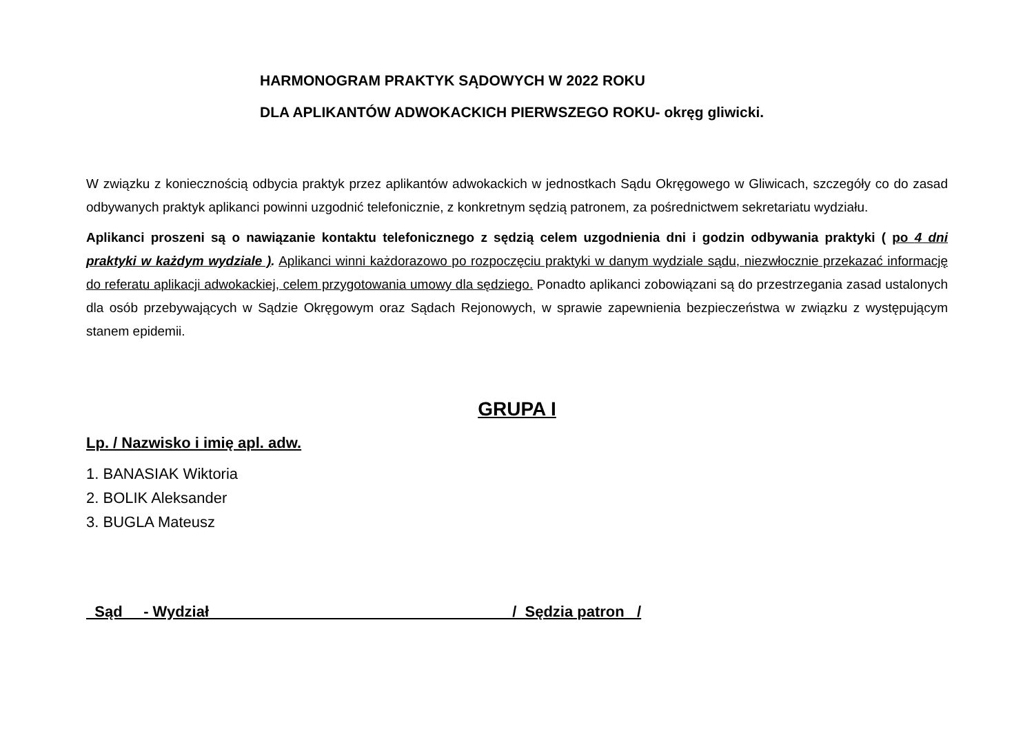HARMONOGRAM PRAKTYK SĄDOWYCH W 2022 ROKU
DLA APLIKANTÓW ADWOKACKICH PIERWSZEGO ROKU- okręg gliwicki.
W związku z koniecznością odbycia praktyk przez aplikantów adwokackich w jednostkach Sądu Okręgowego w Gliwicach, szczegóły co do zasad odbywanych praktyk aplikanci powinni uzgodnić telefonicznie, z konkretnym sędzią patronem, za pośrednictwem sekretariatu wydziału.
Aplikanci proszeni są o nawiązanie kontaktu telefonicznego z sędzią celem uzgodnienia dni i godzin odbywania praktyki ( po 4 dni praktyki w każdym wydziale ). Aplikanci winni każdorazowo po rozpoczęciu praktyki w danym wydziale sądu, niezwłocznie przekazać informację do referatu aplikacji adwokackiej, celem przygotowania umowy dla sędziego. Ponadto aplikanci zobowiązani są do przestrzegania zasad ustalonych dla osób przebywających w Sądzie Okręgowym oraz Sądach Rejonowych, w sprawie zapewnienia bezpieczeństwa w związku z występującym stanem epidemii.
GRUPA I
Lp. / Nazwisko i imię apl. adw.
1. BANASIAK Wiktoria
2. BOLIK Aleksander
3. BUGLA Mateusz
Sąd - Wydział / Sędzia patron /